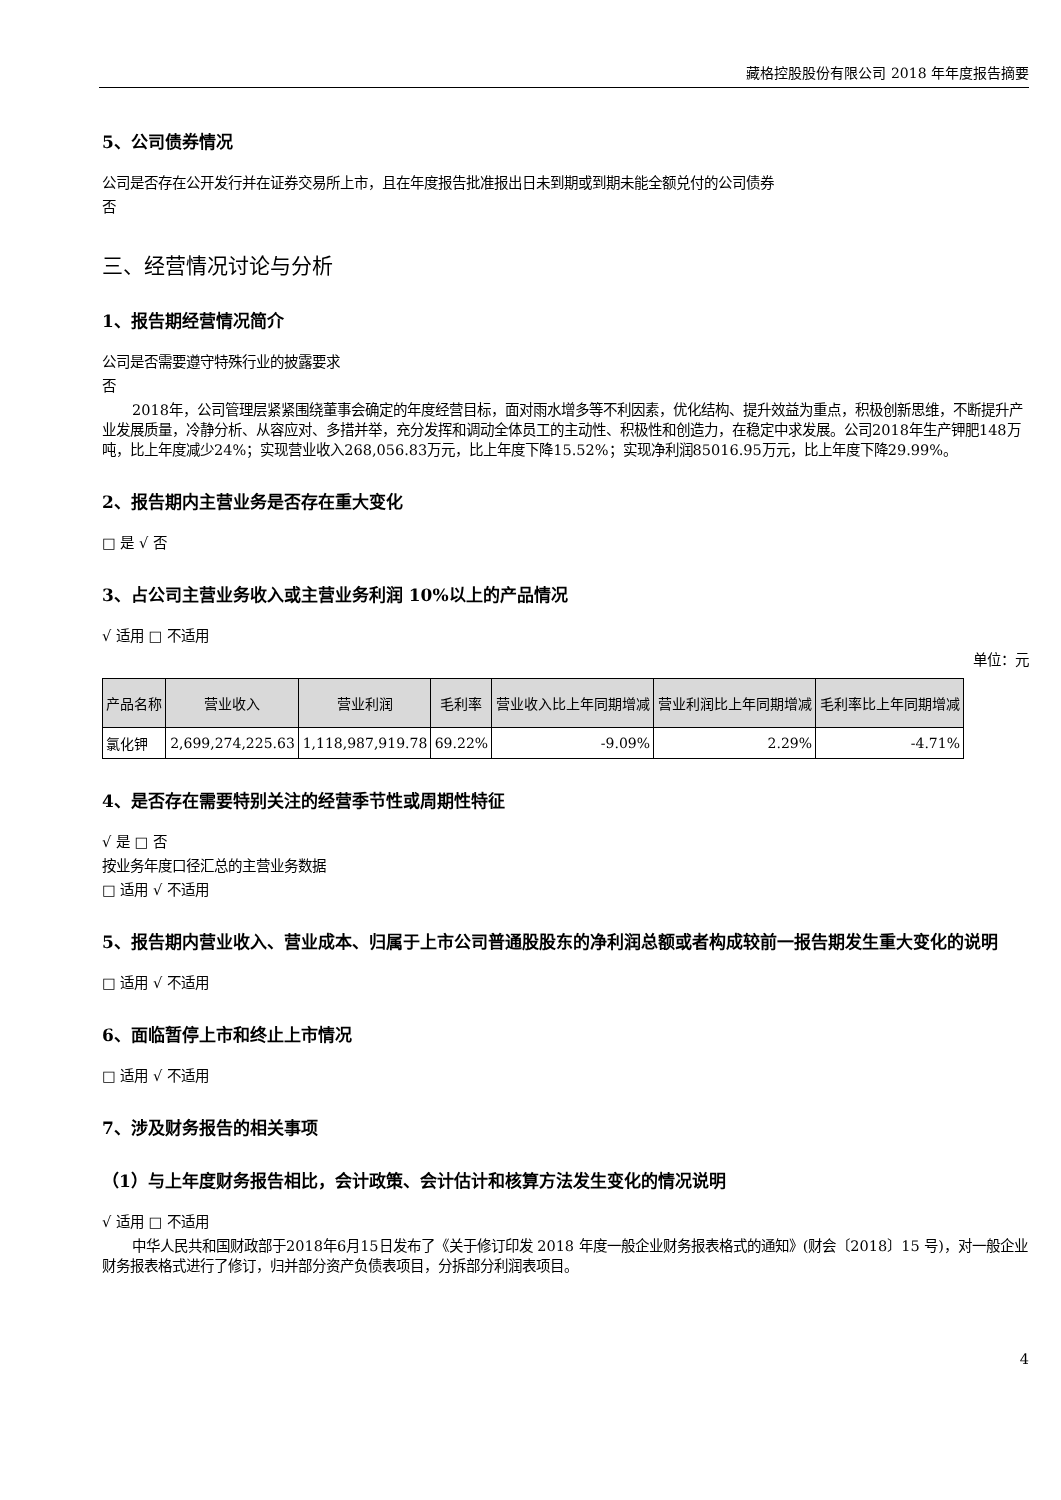藏格控股股份有限公司 2018 年年度报告摘要
5、公司债券情况
公司是否存在公开发行并在证券交易所上市，且在年度报告批准报出日未到期或到期未能全额兑付的公司债券
否
三、经营情况讨论与分析
1、报告期经营情况简介
公司是否需要遵守特殊行业的披露要求
否
2018年，公司管理层紧紧围绕董事会确定的年度经营目标，面对雨水增多等不利因素，优化结构、提升效益为重点，积极创新思维，不断提升产业发展质量，冷静分析、从容应对、多措并举，充分发挥和调动全体员工的主动性、积极性和创造力，在稳定中求发展。公司2018年生产钾肥148万吨，比上年度减少24%；实现营业收入268,056.83万元，比上年度下降15.52%；实现净利润85016.95万元，比上年度下降29.99%。
2、报告期内主营业务是否存在重大变化
□ 是 √ 否
3、占公司主营业务收入或主营业务利润 10%以上的产品情况
√ 适用 □ 不适用
单位：元
| 产品名称 | 营业收入 | 营业利润 | 毛利率 | 营业收入比上年同期增减 | 营业利润比上年同期增减 | 毛利率比上年同期增减 |
| --- | --- | --- | --- | --- | --- | --- |
| 氯化钾 | 2,699,274,225.63 | 1,118,987,919.78 | 69.22% | -9.09% | 2.29% | -4.71% |
4、是否存在需要特别关注的经营季节性或周期性特征
√ 是 □ 否
按业务年度口径汇总的主营业务数据
□ 适用 √ 不适用
5、报告期内营业收入、营业成本、归属于上市公司普通股股东的净利润总额或者构成较前一报告期发生重大变化的说明
□ 适用 √ 不适用
6、面临暂停上市和终止上市情况
□ 适用 √ 不适用
7、涉及财务报告的相关事项
（1）与上年度财务报告相比，会计政策、会计估计和核算方法发生变化的情况说明
√ 适用 □ 不适用
中华人民共和国财政部于2018年6月15日发布了《关于修订印发 2018 年度一般企业财务报表格式的通知》(财会〔2018〕15 号)，对一般企业财务报表格式进行了修订，归并部分资产负债表项目，分拆部分利润表项目。
4